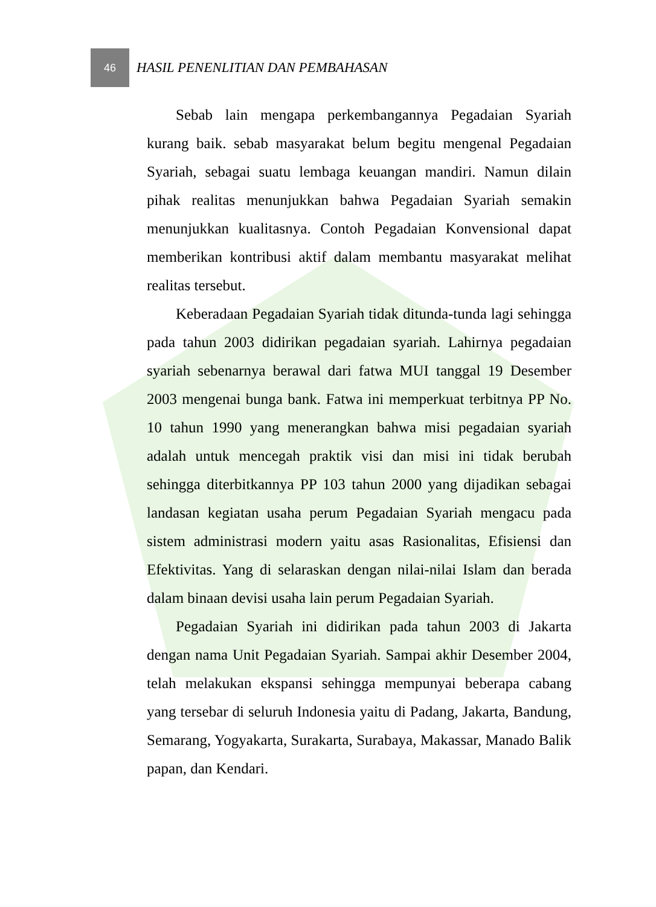46
HASIL PENENLITIAN DAN PEMBAHASAN
Sebab lain mengapa perkembangannya Pegadaian Syariah kurang baik. sebab masyarakat belum begitu mengenal Pegadaian Syariah, sebagai suatu lembaga keuangan mandiri. Namun dilain pihak realitas menunjukkan bahwa Pegadaian Syariah semakin menunjukkan kualitasnya. Contoh Pegadaian Konvensional dapat memberikan kontribusi aktif dalam membantu masyarakat melihat realitas tersebut.
Keberadaan Pegadaian Syariah tidak ditunda-tunda lagi sehingga pada tahun 2003 didirikan pegadaian syariah. Lahirnya pegadaian syariah sebenarnya berawal dari fatwa MUI tanggal 19 Desember 2003 mengenai bunga bank. Fatwa ini memperkuat terbitnya PP No. 10 tahun 1990 yang menerangkan bahwa misi pegadaian syariah adalah untuk mencegah praktik visi dan misi ini tidak berubah sehingga diterbitkannya PP 103 tahun 2000 yang dijadikan sebagai landasan kegiatan usaha perum Pegadaian Syariah mengacu pada sistem administrasi modern yaitu asas Rasionalitas, Efisiensi dan Efektivitas. Yang di selaraskan dengan nilai-nilai Islam dan berada dalam binaan devisi usaha lain perum Pegadaian Syariah.
Pegadaian Syariah ini didirikan pada tahun 2003 di Jakarta dengan nama Unit Pegadaian Syariah. Sampai akhir Desember 2004, telah melakukan ekspansi sehingga mempunyai beberapa cabang yang tersebar di seluruh Indonesia yaitu di Padang, Jakarta, Bandung, Semarang, Yogyakarta, Surakarta, Surabaya, Makassar, Manado Balik papan, dan Kendari.